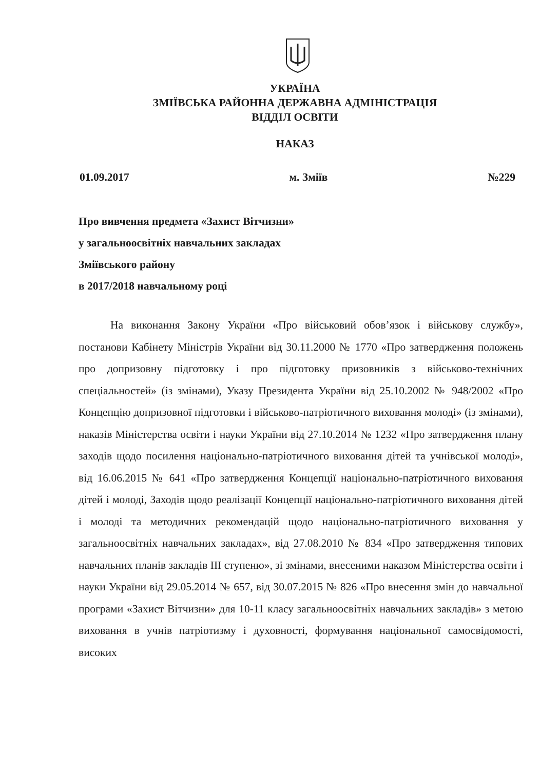УКРАЇНА
ЗМІЇВСЬКА РАЙОННА ДЕРЖАВНА АДМІНІСТРАЦІЯ
ВІДДІЛ ОСВІТИ
НАКАЗ
01.09.2017 м. Зміїв №229
Про вивчення предмета «Захист Вітчизни»
у загальноосвітніх навчальних закладах
Зміївського району
в 2017/2018 навчальному році
На виконання Закону України «Про військовий обов’язок і військову службу», постанови Кабінету Міністрів України від 30.11.2000 № 1770 «Про затвердження положень про допризовну підготовку і про підготовку призовників з військово-технічних спеціальностей» (із змінами), Указу Президента України від 25.10.2002 № 948/2002 «Про Концепцію допризовної підготовки і військово-патріотичного виховання молоді» (із змінами), наказів Міністерства освіти і науки України від 27.10.2014 № 1232 «Про затвердження плану заходів щодо посилення національно-патріотичного виховання дітей та учнівської молоді», від 16.06.2015 № 641 «Про затвердження Концепції національно-патріотичного виховання дітей і молоді, Заходів щодо реалізації Концепції національно-патріотичного виховання дітей і молоді та методичних рекомендацій щодо національно-патріотичного виховання у загальноосвітніх навчальних закладах», від 27.08.2010 № 834 «Про затвердження типових навчальних планів закладів ІІІ ступеню», зі змінами, внесеними наказом Міністерства освіти і науки України від 29.05.2014 № 657, від 30.07.2015 № 826 «Про внесення змін до навчальної програми «Захист Вітчизни» для 10-11 класу загальноосвітніх навчальних закладів» з метою виховання в учнів патріотизму і духовності, формування національної самосвідомості, високих